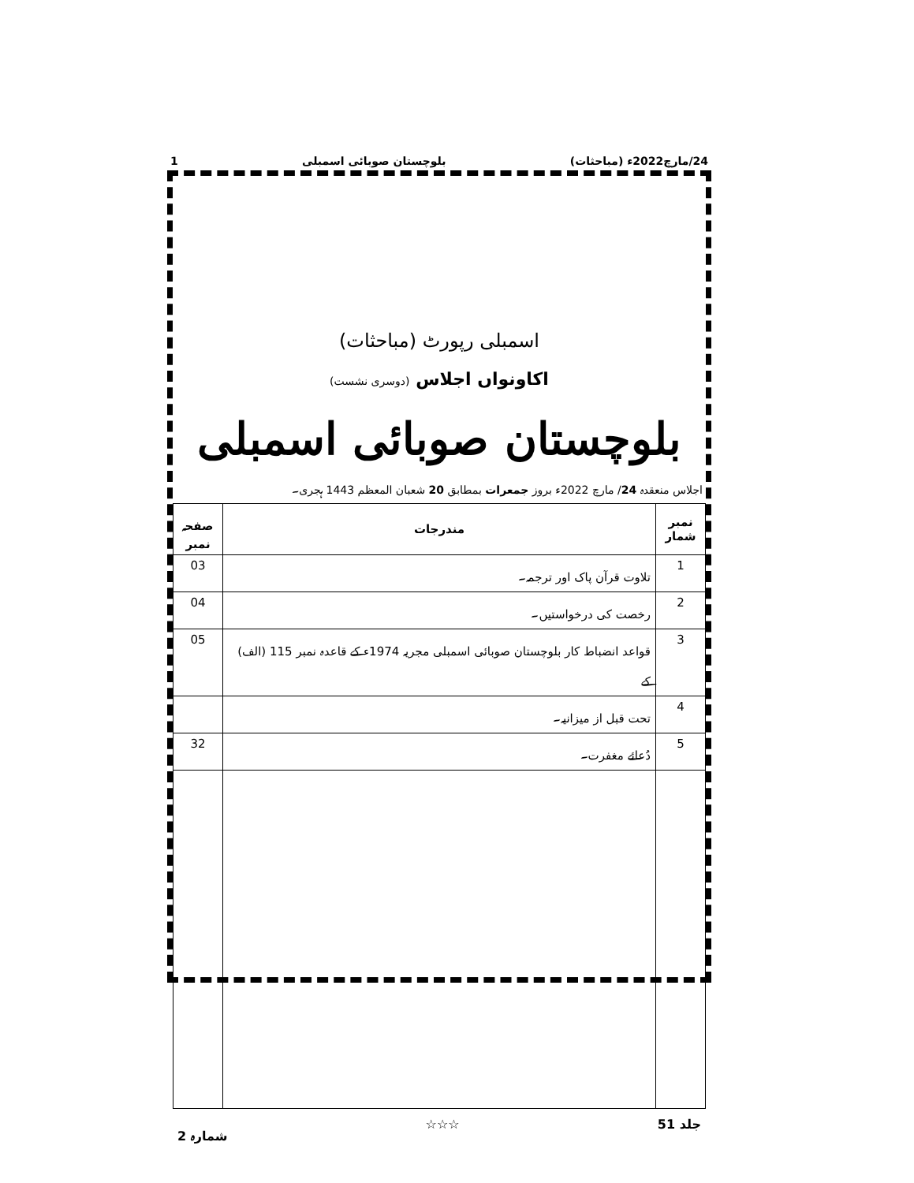24/مارچ2022ء (مباحثات) بلوچستان صوبائی اسمبلی 1
اسمبلی رپورٹ (مباحثات)
اکاونواں اجلاس (دوسری نشست)
بلوچستان صوبائی اسمبلی
اجلاس منعقدہ 24/ مارچ 2022ء بروز جمعرات بمطابق 20 شعبان المعظم 1443 ہجری۔
| نمبر شمار | مندرجات | صفحہ نمبر |
| --- | --- | --- |
| 1 | تلاوت قرآن پاک اور ترجمہ۔ | 03 |
| 2 | رخصت کی درخواستیں۔ | 04 |
| 3 | قواعد انضباط کار بلوچستان صوبائی اسمبلی مجریہ 1974ء کے قاعدہ نمبر 115 (الف) کے | 05 |
| 4 | تحت قبل از میزانیہ۔ | |
| 5 | دُعائے مغفرت۔ | 32 |
جلد 51 ☆☆☆ شمارہ 2